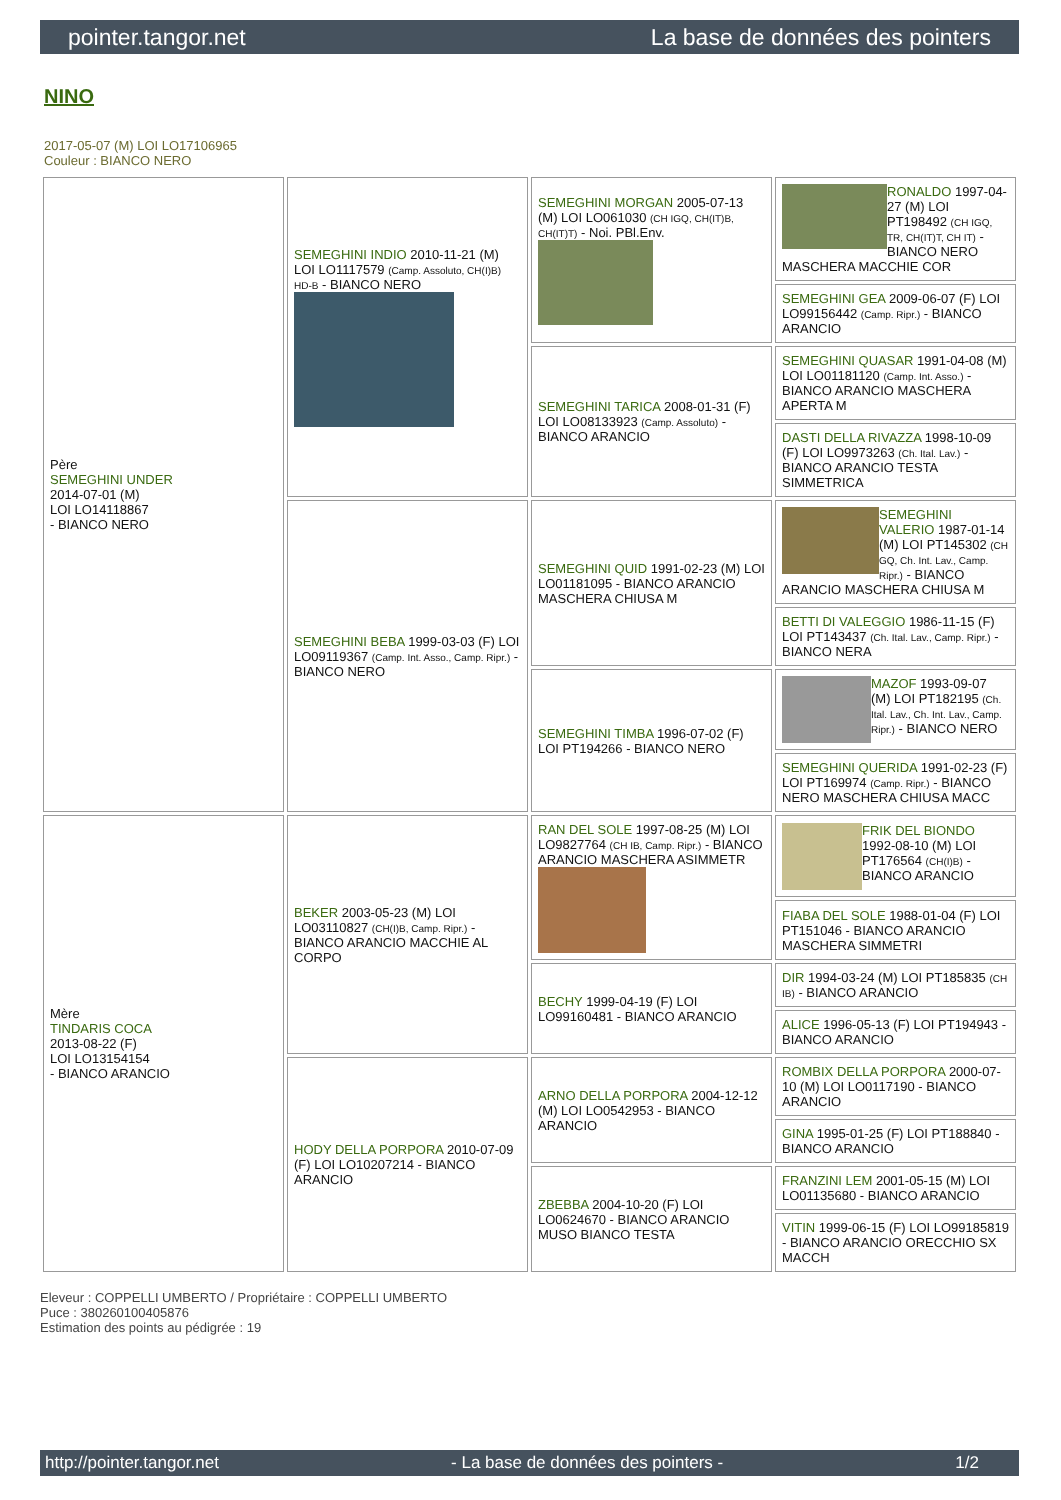pointer.tangor.net La base de données des pointers
NINO
2017-05-07 (M) LOI LO17106965
Couleur : BIANCO NERO
| Père SEMEGHINI UNDER 2014-07-01 (M) LOI LO14118867 - BIANCO NERO | SEMEGHINI INDIO 2010-11-21 (M) LOI LO1117579 (Camp. Assoluto, CH(I)B) HD-B - BIANCO NERO | SEMEGHINI MORGAN 2005-07-13 (M) LOI LO061030 (CH IGQ, CH(IT)B, CH(IT)T) - Noi. PBl.Env. | RONALDO 1997-04-27 (M) LOI PT198492 (CH IGQ, TR, CH(IT)T, CH IT) - BIANCO NERO MASCHERA MACCHIE COR |
| | | | SEMEGHINI GEA 2009-06-07 (F) LOI LO99156442 (Camp. Ripr.) - BIANCO ARANCIO |
| | | SEMEGHINI TARICA 2008-01-31 (F) LOI LO08133923 (Camp. Assoluto) - BIANCO ARANCIO | SEMEGHINI QUASAR 1991-04-08 (M) LOI LO01181120 (Camp. Int. Asso.) - BIANCO ARANCIO MASCHERA APERTA M |
| | | | DASTI DELLA RIVAZZA 1998-10-09 (F) LOI LO9973263 (Ch. Ital. Lav.) - BIANCO ARANCIO TESTA SIMMETRICA |
| | SEMEGHINI BEBA 1999-03-03 (F) LOI LO09119367 (Camp. Int. Asso., Camp. Ripr.) - BIANCO NERO | SEMEGHINI QUID 1991-02-23 (M) LOI LO01181095 - BIANCO ARANCIO MASCHERA CHIUSA M | SEMEGHINI VALERIO 1987-01-14 (M) LOI PT145302 (CH GQ, Ch. Int. Lav., Camp. Ripr.) - BIANCO ARANCIO MASCHERA CHIUSA M |
| | | | BETTI DI VALEGGIO 1986-11-15 (F) LOI PT143437 (Ch. Ital. Lav., Camp. Ripr.) - BIANCO NERA |
| | | SEMEGHINI TIMBA 1996-07-02 (F) LOI PT194266 - BIANCO NERO | MAZOF 1993-09-07 (M) LOI PT182195 (Ch. Ital. Lav., Ch. Int. Lav., Camp. Ripr.) - BIANCO NERO |
| | | | SEMEGHINI QUERIDA 1991-02-23 (F) LOI PT169974 (Camp. Ripr.) - BIANCO NERO MASCHERA CHIUSA MACC |
| Mère TINDARIS COCA 2013-08-22 (F) LOI LO13154154 - BIANCO ARANCIO | BEKER 2003-05-23 (M) LOI LO03110827 (CH(I)B, Camp. Ripr.) - BIANCO ARANCIO MACCHIE AL CORPO | RAN DEL SOLE 1997-08-25 (M) LOI LO9827764 (CH IB, Camp. Ripr.) - BIANCO ARANCIO MASCHERA ASIMMETR | FRIK DEL BIONDO 1992-08-10 (M) LOI PT176564 (CH(I)B) - BIANCO ARANCIO |
| | | | FIABA DEL SOLE 1988-01-04 (F) LOI PT151046 - BIANCO ARANCIO MASCHERA SIMMETRI |
| | | BECHY 1999-04-19 (F) LOI LO99160481 - BIANCO ARANCIO | DIR 1994-03-24 (M) LOI PT185835 (CH IB) - BIANCO ARANCIO |
| | | | ALICE 1996-05-13 (F) LOI PT194943 - BIANCO ARANCIO |
| | HODY DELLA PORPORA 2010-07-09 (F) LOI LO10207214 - BIANCO ARANCIO | ARNO DELLA PORPORA 2004-12-12 (M) LOI LO0542953 - BIANCO ARANCIO | ROMBIX DELLA PORPORA 2000-07-10 (M) LOI LO0117190 - BIANCO ARANCIO |
| | | | GINA 1995-01-25 (F) LOI PT188840 - BIANCO ARANCIO |
| | | ZBEBBA 2004-10-20 (F) LOI LO0624670 - BIANCO ARANCIO MUSO BIANCO TESTA | FRANZINI LEM 2001-05-15 (M) LOI LO01135680 - BIANCO ARANCIO |
| | | | VITIN 1999-06-15 (F) LOI LO99185819 - BIANCO ARANCIO ORECCHIO SX MACCH |
Eleveur : COPPELLI UMBERTO / Propriétaire : COPPELLI UMBERTO
Puce : 380260100405876
Estimation des points au pédigrée : 19
http://pointer.tangor.net - La base de données des pointers - 1/2